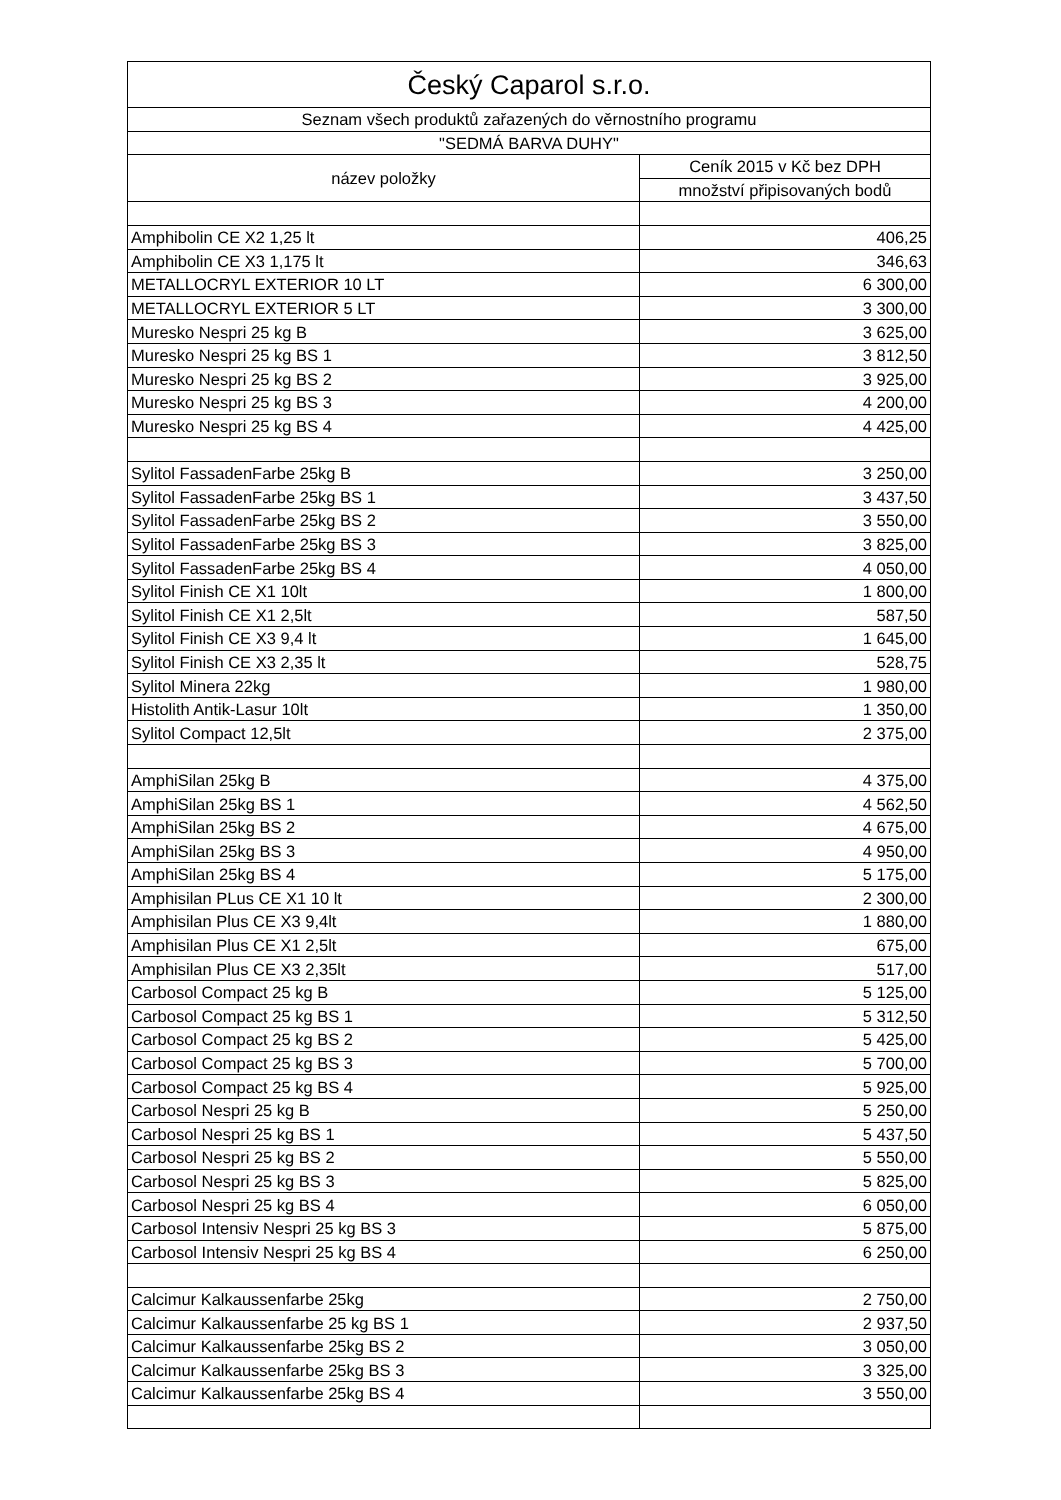| Český Caparol s.r.o. | |
| --- | --- |
| Seznam všech produktů zařazených do věrnostního programu | |
| "SEDMÁ BARVA DUHY" | |
| název položky | Ceník 2015 v Kč bez DPH |
| | množství připisovaných bodů |
| Amphibolin CE X2 1,25 lt | 406,25 |
| Amphibolin CE X3 1,175 lt | 346,63 |
| METALLOCRYL EXTERIOR 10 LT | 6 300,00 |
| METALLOCRYL EXTERIOR 5 LT | 3 300,00 |
| Muresko Nespri 25 kg B | 3 625,00 |
| Muresko Nespri 25 kg BS 1 | 3 812,50 |
| Muresko Nespri 25 kg BS 2 | 3 925,00 |
| Muresko Nespri 25 kg BS 3 | 4 200,00 |
| Muresko Nespri 25 kg BS 4 | 4 425,00 |
| Sylitol FassadenFarbe 25kg B | 3 250,00 |
| Sylitol FassadenFarbe 25kg BS 1 | 3 437,50 |
| Sylitol FassadenFarbe 25kg BS 2 | 3 550,00 |
| Sylitol FassadenFarbe 25kg BS 3 | 3 825,00 |
| Sylitol FassadenFarbe 25kg BS 4 | 4 050,00 |
| Sylitol Finish CE X1 10lt | 1 800,00 |
| Sylitol Finish CE X1 2,5lt | 587,50 |
| Sylitol Finish CE X3 9,4 lt | 1 645,00 |
| Sylitol Finish CE X3 2,35 lt | 528,75 |
| Sylitol Minera 22kg | 1 980,00 |
| Histolith Antik-Lasur 10lt | 1 350,00 |
| Sylitol Compact 12,5lt | 2 375,00 |
| AmphiSilan 25kg B | 4 375,00 |
| AmphiSilan 25kg BS 1 | 4 562,50 |
| AmphiSilan 25kg BS 2 | 4 675,00 |
| AmphiSilan 25kg BS 3 | 4 950,00 |
| AmphiSilan 25kg BS 4 | 5 175,00 |
| Amphisilan PLus CE X1 10 lt | 2 300,00 |
| Amphisilan Plus CE X3 9,4lt | 1 880,00 |
| Amphisilan Plus CE X1 2,5lt | 675,00 |
| Amphisilan Plus CE X3 2,35lt | 517,00 |
| Carbosol Compact 25 kg B | 5 125,00 |
| Carbosol Compact 25 kg BS 1 | 5 312,50 |
| Carbosol Compact 25 kg BS 2 | 5 425,00 |
| Carbosol Compact 25 kg BS 3 | 5 700,00 |
| Carbosol Compact 25 kg BS 4 | 5 925,00 |
| Carbosol Nespri 25 kg B | 5 250,00 |
| Carbosol Nespri 25 kg BS 1 | 5 437,50 |
| Carbosol Nespri 25 kg BS 2 | 5 550,00 |
| Carbosol Nespri 25 kg BS 3 | 5 825,00 |
| Carbosol Nespri 25 kg BS 4 | 6 050,00 |
| Carbosol Intensiv Nespri 25 kg BS 3 | 5 875,00 |
| Carbosol Intensiv Nespri 25 kg BS 4 | 6 250,00 |
| Calcimur Kalkaussenfarbe 25kg | 2 750,00 |
| Calcimur Kalkaussenfarbe 25 kg BS 1 | 2 937,50 |
| Calcimur Kalkaussenfarbe 25kg BS 2 | 3 050,00 |
| Calcimur Kalkaussenfarbe 25kg BS 3 | 3 325,00 |
| Calcimur Kalkaussenfarbe 25kg BS 4 | 3 550,00 |